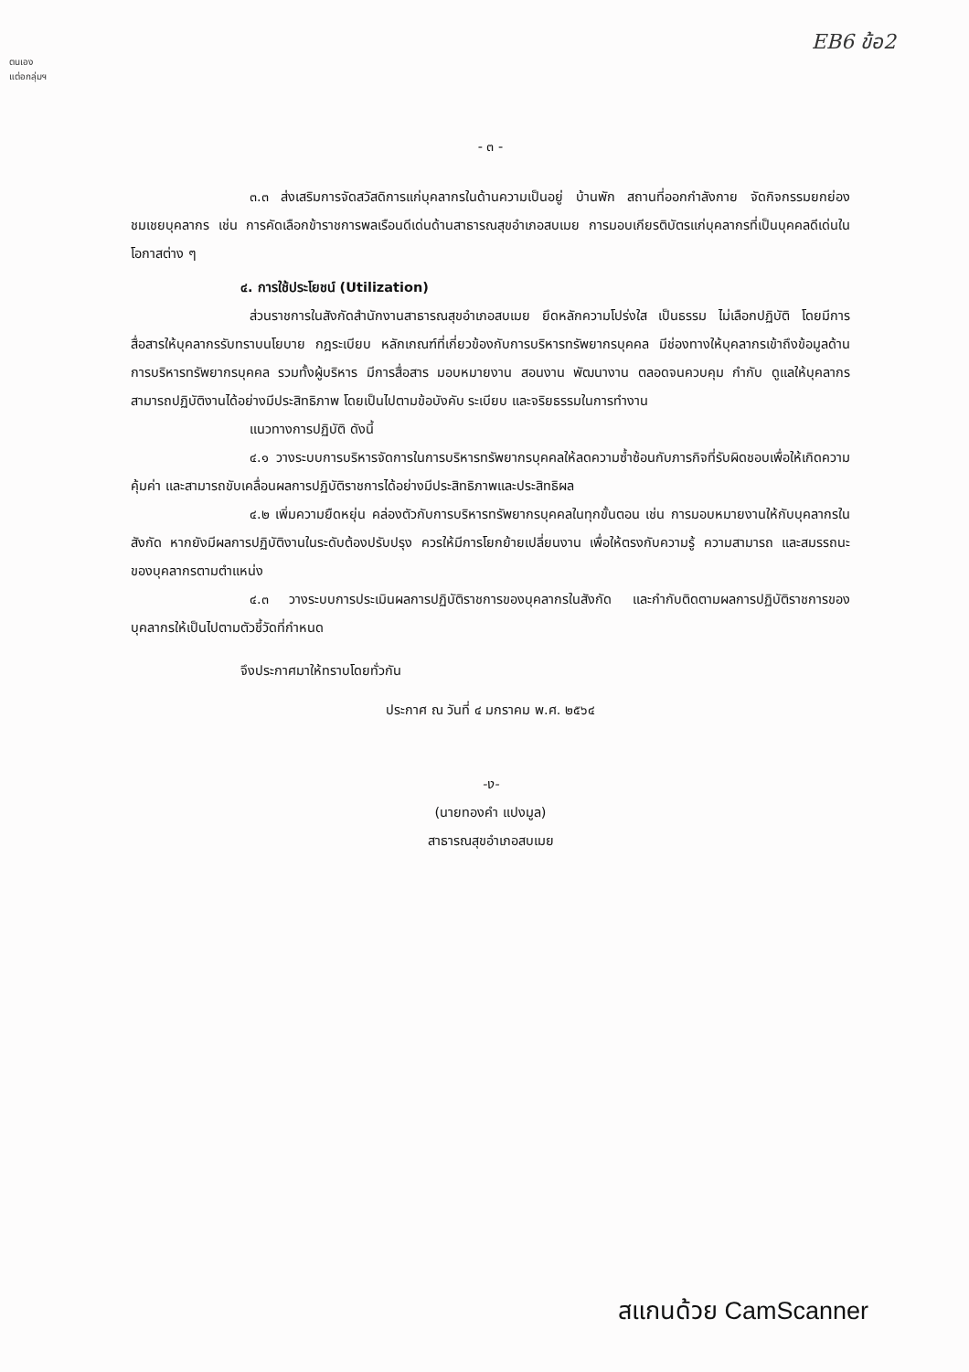ตนเอง
แต่อกลุ่มฯ
EB6 ข้อ2
- ๓ -
๓.๓ ส่งเสริมการจัดสวัสดิการแก่บุคลากรในด้านความเป็นอยู่ บ้านพัก สถานที่ออกกำลังกาย จัดกิจกรรมยกย่องชมเชยบุคลากร เช่น การคัดเลือกข้าราชการพลเรือนดีเด่นด้านสาธารณสุขอำเภอสบเมย การมอบเกียรติบัตรแก่บุคลากรที่เป็นบุคคลดีเด่นในโอกาสต่าง ๆ
๔. การใช้ประโยชน์ (Utilization)
ส่วนราชการในสังกัดสำนักงานสาธารณสุขอำเภอสบเมย ยึดหลักความโปร่งใส เป็นธรรม ไม่เลือกปฏิบัติ โดยมีการสื่อสารให้บุคลากรรับทราบนโยบาย กฎระเบียบ หลักเกณฑ์ที่เกี่ยวข้องกับการบริหารทรัพยากรบุคคล มีช่องทางให้บุคลากรเข้าถึงข้อมูลด้านการบริหารทรัพยากรบุคคล รวมทั้งผู้บริหาร มีการสื่อสาร มอบหมายงาน สอนงาน พัฒนางาน ตลอดจนควบคุม กำกับ ดูแลให้บุคลากรสามารถปฏิบัติงานได้อย่างมีประสิทธิภาพ โดยเป็นไปตามข้อบังคับ ระเบียบ และจริยธรรมในการทำงาน
แนวทางการปฏิบัติ ดังนี้
๔.๑ วางระบบการบริหารจัดการในการบริหารทรัพยากรบุคคลให้ลดความซ้ำซ้อนกับภารกิจที่รับผิดชอบเพื่อให้เกิดความคุ้มค่า และสามารถขับเคลื่อนผลการปฏิบัติราชการได้อย่างมีประสิทธิภาพและประสิทธิผล
๔.๒ เพิ่มความยืดหยุ่น คล่องตัวกับการบริหารทรัพยากรบุคคลในทุกขั้นตอน เช่น การมอบหมายงานให้กับบุคลากรในสังกัด หากยังมีผลการปฏิบัติงานในระดับต้องปรับปรุง ควรให้มีการโยกย้ายเปลี่ยนงาน เพื่อให้ตรงกับความรู้ ความสามารถ และสมรรถนะของบุคลากรตามตำแหน่ง
๔.๓ วางระบบการประเมินผลการปฏิบัติราชการของบุคลากรในสังกัด และกำกับติดตามผลการปฏิบัติราชการของบุคลากรให้เป็นไปตามตัวชี้วัดที่กำหนด
จึงประกาศมาให้ทราบโดยทั่วกัน
ประกาศ ณ วันที่ ๔ มกราคม พ.ศ. ๒๕๖๔
-ง-
(นายทองคำ แปงมูล)
สาธารณสุขอำเภอสบเมย
สแกนด้วย CamScanner